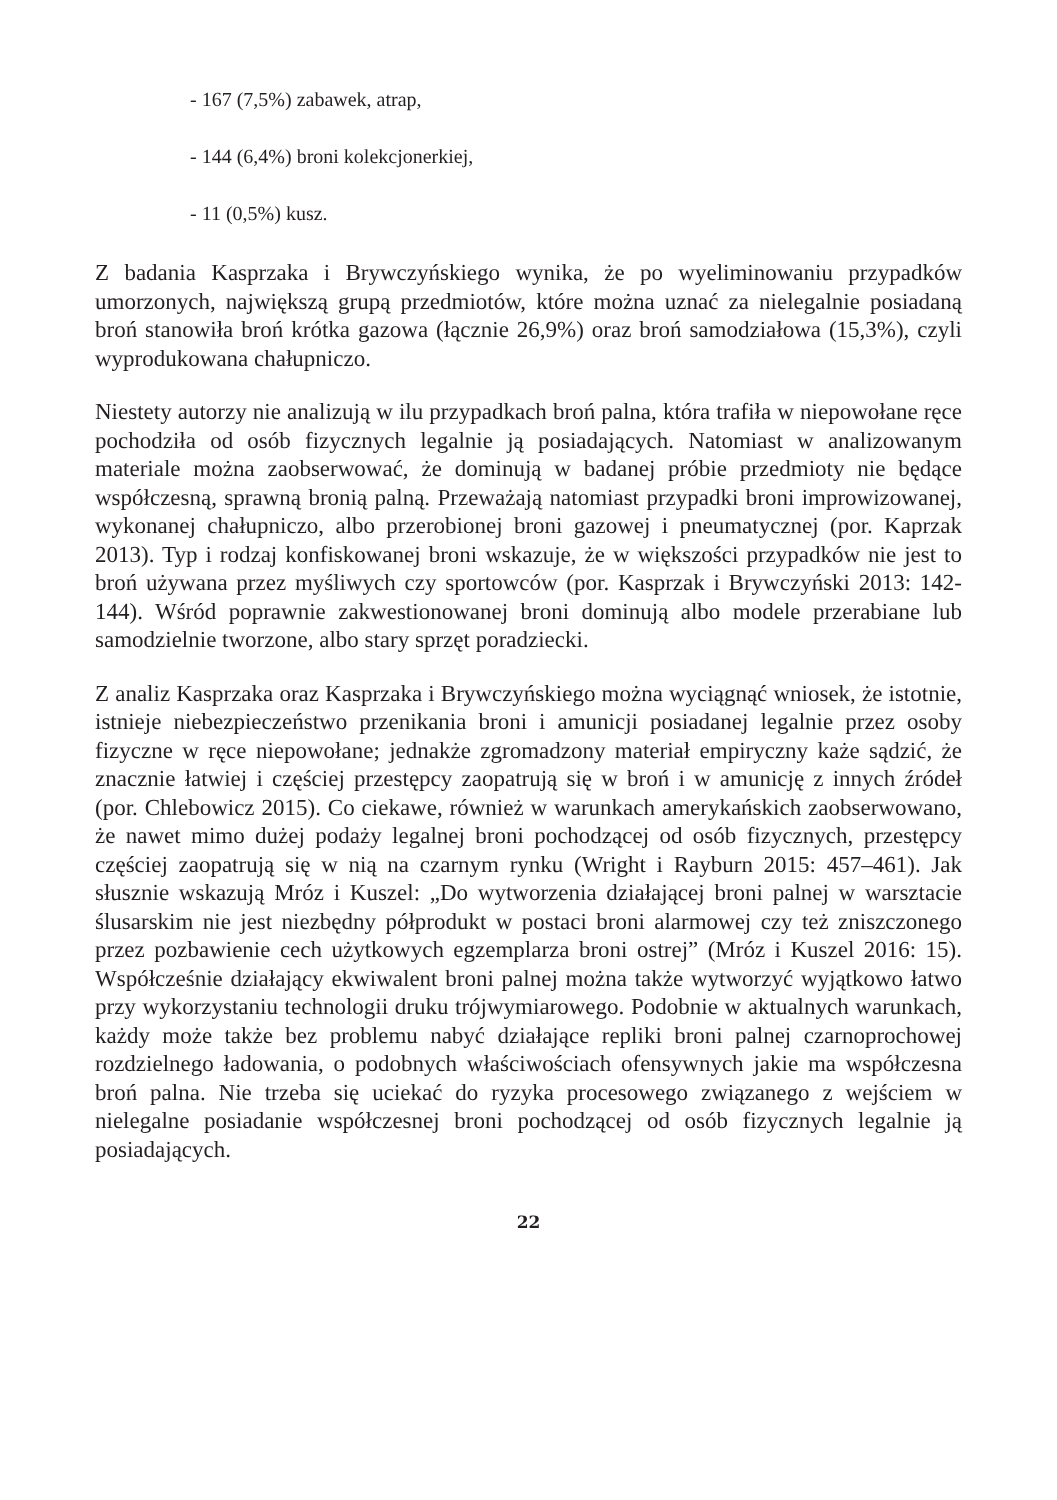- 167 (7,5%) zabawek, atrap,
- 144 (6,4%) broni kolekcjonerkiej,
- 11 (0,5%) kusz.
Z badania Kasprzaka i Brywczyńskiego wynika, że po wyeliminowaniu przypadków umorzonych, największą grupą przedmiotów, które można uznać za nielegalnie posiadaną broń stanowiła broń krótka gazowa (łącznie 26,9%) oraz broń samodziałowa (15,3%), czyli wyprodukowana chałupniczo.
Niestety autorzy nie analizują w ilu przypadkach broń palna, która trafiła w niepowołane ręce pochodziła od osób fizycznych legalnie ją posiadających. Natomiast w analizowanym materiale można zaobserwować, że dominują w badanej próbie przedmioty nie będące współczesną, sprawną bronią palną. Przeważają natomiast przypadki broni improwizowanej, wykonanej chałupniczo, albo przerobionej broni gazowej i pneumatycznej (por. Kaprzak 2013). Typ i rodzaj konfiskowanej broni wskazuje, że w większości przypadków nie jest to broń używana przez myśliwych czy sportowców (por. Kasprzak i Brywczyński 2013: 142-144). Wśród poprawnie zakwestionowanej broni dominują albo modele przerabiane lub samodzielnie tworzone, albo stary sprzęt poradziecki.
Z analiz Kasprzaka oraz Kasprzaka i Brywczyńskiego można wyciągnąć wniosek, że istotnie, istnieje niebezpieczeństwo przenikania broni i amunicji posiadanej legalnie przez osoby fizyczne w ręce niepowołane; jednakże zgromadzony materiał empiryczny każe sądzić, że znacznie łatwiej i częściej przestępcy zaopatrują się w broń i w amunicję z innych źródeł (por. Chlebowicz 2015). Co ciekawe, również w warunkach amerykańskich zaobserwowano, że nawet mimo dużej podaży legalnej broni pochodzącej od osób fizycznych, przestępcy częściej zaopatrują się w nią na czarnym rynku (Wright i Rayburn 2015: 457–461). Jak słusznie wskazują Mróz i Kuszel: „Do wytworzenia działającej broni palnej w warsztacie ślusarskim nie jest niezbędny półprodukt w postaci broni alarmowej czy też zniszczonego przez pozbawienie cech użytkowych egzemplarza broni ostrej” (Mróz i Kuszel 2016: 15). Współcześnie działający ekwiwalent broni palnej można także wytworzyć wyjątkowo łatwo przy wykorzystaniu technologii druku trójwymiarowego. Podobnie w aktualnych warunkach, każdy może także bez problemu nabyć działające repliki broni palnej czarnoprochowej rozdzielnego ładowania, o podobnych właściwościach ofensywnych jakie ma współczesna broń palna. Nie trzeba się uciekać do ryzyka procesowego związanego z wejściem w nielegalne posiadanie współczesnej broni pochodzącej od osób fizycznych legalnie ją posiadających.
22